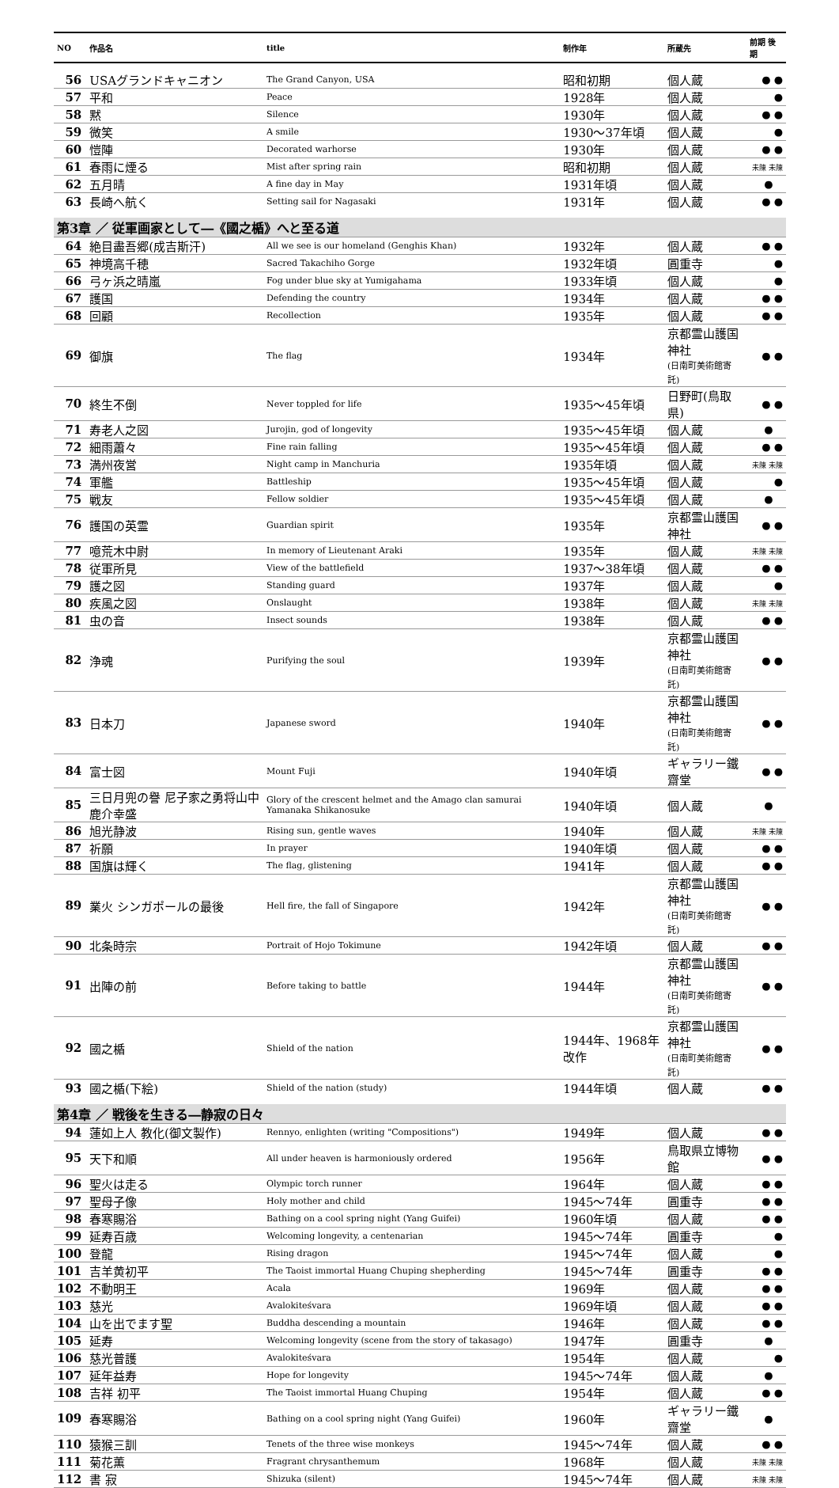| NO | 作品名 | title | 制作年 | 所蔵先 | 前期 後期 |
| --- | --- | --- | --- | --- | --- |
| 56 | USAグランドキャニオン | The Grand Canyon, USA | 昭和初期 | 個人蔵 | ● ● |
| 57 | 平和 | Peace | 1928年 | 個人蔵 | ● |
| 58 | 黙 | Silence | 1930年 | 個人蔵 | ● ● |
| 59 | 微笑 | A smile | 1930～37年頃 | 個人蔵 | ● |
| 60 | 愷陣 | Decorated warhorse | 1930年 | 個人蔵 | ● ● |
| 61 | 春雨に煙る | Mist after spring rain | 昭和初期 | 個人蔵 | 未陳 未陳 |
| 62 | 五月晴 | A fine day in May | 1931年頃 | 個人蔵 | ● |
| 63 | 長崎へ航く | Setting sail for Nagasaki | 1931年 | 個人蔵 | ● ● |
| 第3章 ／ 従軍画家として―《國之楯》へと至る道 | | | | | |
| 64 | 絶目盡吾郷(成吉斯汗) | All we see is our homeland (Genghis Khan) | 1932年 | 個人蔵 | ● ● |
| 65 | 神境高千穂 | Sacred Takachiho Gorge | 1932年頃 | 圓重寺 | ● |
| 66 | 弓ヶ浜之晴嵐 | Fog under blue sky at Yumigahama | 1933年頃 | 個人蔵 | ● |
| 67 | 護国 | Defending the country | 1934年 | 個人蔵 | ● ● |
| 68 | 回顧 | Recollection | 1935年 | 個人蔵 | ● ● |
| 69 | 御旗 | The flag | 1934年 | 京都霊山護国神社 (日南町美術館寄託) | ● ● |
| 70 | 終生不倒 | Never toppled for life | 1935～45年頃 | 日野町(鳥取県) | ● ● |
| 71 | 寿老人之図 | Jurojin, god of longevity | 1935～45年頃 | 個人蔵 | ● |
| 72 | 細雨蕭々 | Fine rain falling | 1935～45年頃 | 個人蔵 | ● ● |
| 73 | 満州夜営 | Night camp in Manchuria | 1935年頃 | 個人蔵 | 未陳 未陳 |
| 74 | 軍艦 | Battleship | 1935～45年頃 | 個人蔵 | ● |
| 75 | 戦友 | Fellow soldier | 1935～45年頃 | 個人蔵 | ● |
| 76 | 護国の英霊 | Guardian spirit | 1935年 | 京都霊山護国神社 | ● ● |
| 77 | 噫荒木中尉 | In memory of Lieutenant Araki | 1935年 | 個人蔵 | 未陳 未陳 |
| 78 | 従軍所見 | View of the battlefield | 1937～38年頃 | 個人蔵 | ● ● |
| 79 | 護之図 | Standing guard | 1937年 | 個人蔵 | ● |
| 80 | 疾風之図 | Onslaught | 1938年 | 個人蔵 | 未陳 未陳 |
| 81 | 虫の音 | Insect sounds | 1938年 | 個人蔵 | ● ● |
| 82 | 浄魂 | Purifying the soul | 1939年 | 京都霊山護国神社 (日南町美術館寄託) | ● ● |
| 83 | 日本刀 | Japanese sword | 1940年 | 京都霊山護国神社 (日南町美術館寄託) | ● ● |
| 84 | 富士図 | Mount Fuji | 1940年頃 | ギャラリー鐵齋堂 | ● ● |
| 85 | 三日月兜の譽 尼子家之勇将山中鹿介幸盛 | Glory of the crescent helmet and the Amago clan samurai Yamanaka Shikanosuke | 1940年頃 | 個人蔵 | ● |
| 86 | 旭光静波 | Rising sun, gentle waves | 1940年 | 個人蔵 | 未陳 未陳 |
| 87 | 祈願 | In prayer | 1940年頃 | 個人蔵 | ● ● |
| 88 | 国旗は輝く | The flag, glistening | 1941年 | 個人蔵 | ● ● |
| 89 | 業火 シンガポールの最後 | Hell fire, the fall of Singapore | 1942年 | 京都霊山護国神社 (日南町美術館寄託) | ● ● |
| 90 | 北条時宗 | Portrait of Hojo Tokimune | 1942年頃 | 個人蔵 | ● ● |
| 91 | 出陣の前 | Before taking to battle | 1944年 | 京都霊山護国神社 (日南町美術館寄託) | ● ● |
| 92 | 國之楯 | Shield of the nation | 1944年、1968年改作 | 京都霊山護国神社 (日南町美術館寄託) | ● ● |
| 93 | 國之楯(下絵) | Shield of the nation (study) | 1944年頃 | 個人蔵 | ● ● |
| 第4章 ／ 戦後を生きる―静寂の日々 | | | | | |
| 94 | 蓮如上人 教化(御文製作) | Rennyo, enlighten (writing "Compositions") | 1949年 | 個人蔵 | ● ● |
| 95 | 天下和順 | All under heaven is harmoniously ordered | 1956年 | 鳥取県立博物館 | ● ● |
| 96 | 聖火は走る | Olympic torch runner | 1964年 | 個人蔵 | ● ● |
| 97 | 聖母子像 | Holy mother and child | 1945～74年 | 圓重寺 | ● ● |
| 98 | 春寒賜浴 | Bathing on a cool spring night (Yang Guifei) | 1960年頃 | 個人蔵 | ● ● |
| 99 | 延寿百歳 | Welcoming longevity, a centenarian | 1945～74年 | 圓重寺 | ● |
| 100 | 登龍 | Rising dragon | 1945～74年 | 個人蔵 | ● |
| 101 | 吉羊黄初平 | The Taoist immortal Huang Chuping shepherding | 1945～74年 | 圓重寺 | ● ● |
| 102 | 不動明王 | Acala | 1969年 | 個人蔵 | ● ● |
| 103 | 慈光 | Avalokiteśvara | 1969年頃 | 個人蔵 | ● ● |
| 104 | 山を出でます聖 | Buddha descending a mountain | 1946年 | 個人蔵 | ● ● |
| 105 | 延寿 | Welcoming longevity (scene from the story of takasago) | 1947年 | 圓重寺 | ● |
| 106 | 慈光普護 | Avalokiteśvara | 1954年 | 個人蔵 | ● |
| 107 | 延年益寿 | Hope for longevity | 1945～74年 | 個人蔵 | ● |
| 108 | 吉祥 初平 | The Taoist immortal Huang Chuping | 1954年 | 個人蔵 | ● ● |
| 109 | 春寒賜浴 | Bathing on a cool spring night (Yang Guifei) | 1960年 | ギャラリー鐵齋堂 | ● |
| 110 | 猿猴三訓 | Tenets of the three wise monkeys | 1945～74年 | 個人蔵 | ● ● |
| 111 | 菊花薫 | Fragrant chrysanthemum | 1968年 | 個人蔵 | 未陳 未陳 |
| 112 | 書 寂 | Shizuka (silent) | 1945～74年 | 個人蔵 | 未陳 未陳 |